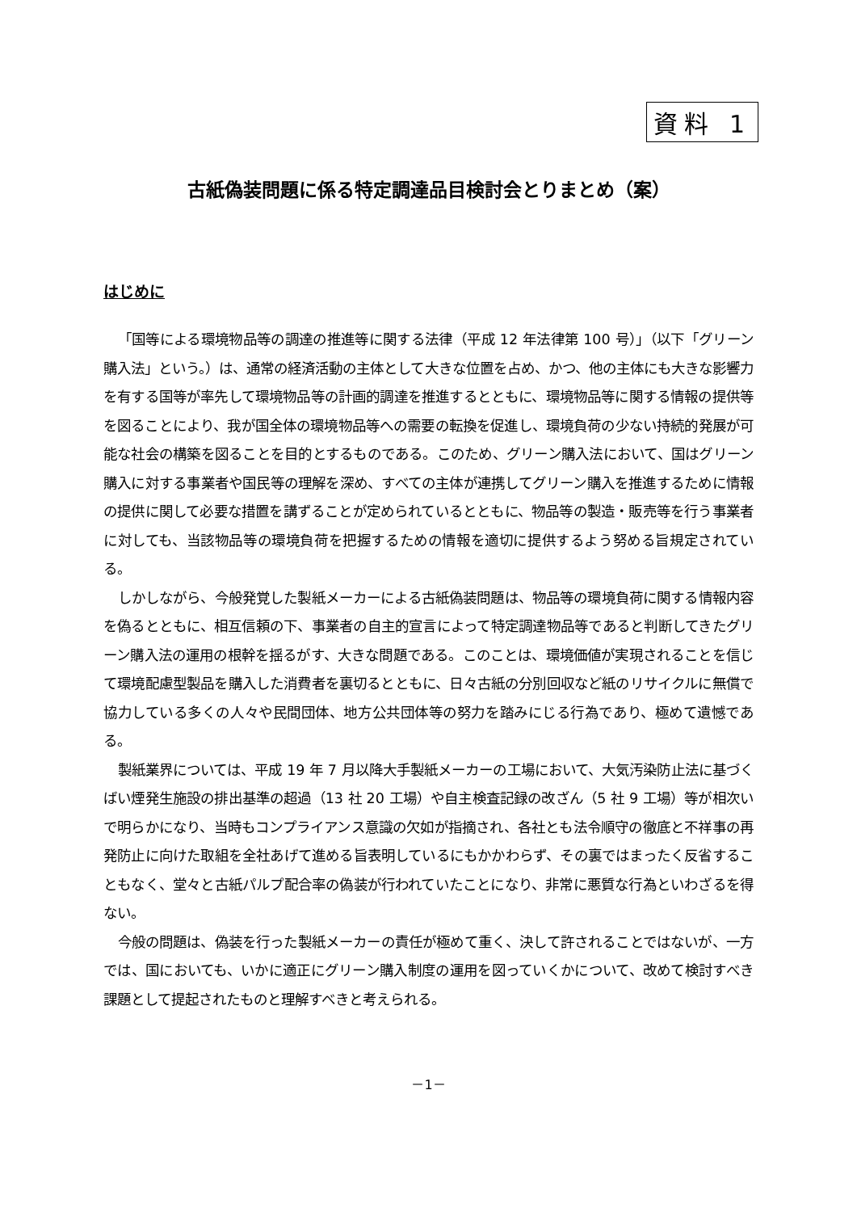資料 1
古紙偽装問題に係る特定調達品目検討会とりまとめ（案）
はじめに
「国等による環境物品等の調達の推進等に関する法律（平成 12 年法律第 100 号）」（以下「グリーン購入法」という。）は、通常の経済活動の主体として大きな位置を占め、かつ、他の主体にも大きな影響力を有する国等が率先して環境物品等の計画的調達を推進するとともに、環境物品等に関する情報の提供等を図ることにより、我が国全体の環境物品等への需要の転換を促進し、環境負荷の少ない持続的発展が可能な社会の構築を図ることを目的とするものである。このため、グリーン購入法において、国はグリーン購入に対する事業者や国民等の理解を深め、すべての主体が連携してグリーン購入を推進するために情報の提供に関して必要な措置を講ずることが定められているとともに、物品等の製造・販売等を行う事業者に対しても、当該物品等の環境負荷を把握するための情報を適切に提供するよう努める旨規定されている。
しかしながら、今般発覚した製紙メーカーによる古紙偽装問題は、物品等の環境負荷に関する情報内容を偽るとともに、相互信頼の下、事業者の自主的宣言によって特定調達物品等であると判断してきたグリーン購入法の運用の根幹を揺るがす、大きな問題である。このことは、環境価値が実現されることを信じて環境配慮型製品を購入した消費者を裏切るとともに、日々古紙の分別回収など紙のリサイクルに無償で協力している多くの人々や民間団体、地方公共団体等の努力を踏みにじる行為であり、極めて遺憾である。
製紙業界については、平成 19 年 7 月以降大手製紙メーカーの工場において、大気汚染防止法に基づくばい煙発生施設の排出基準の超過（13 社 20 工場）や自主検査記録の改ざん（5 社 9 工場）等が相次いで明らかになり、当時もコンプライアンス意識の欠如が指摘され、各社とも法令順守の徹底と不祥事の再発防止に向けた取組を全社あげて進める旨表明しているにもかかわらず、その裏ではまったく反省することもなく、堂々と古紙パルプ配合率の偽装が行われていたことになり、非常に悪質な行為といわざるを得ない。
今般の問題は、偽装を行った製紙メーカーの責任が極めて重く、決して許されることではないが、一方では、国においても、いかに適正にグリーン購入制度の運用を図っていくかについて、改めて検討すべき課題として提起されたものと理解すべきと考えられる。
－1－